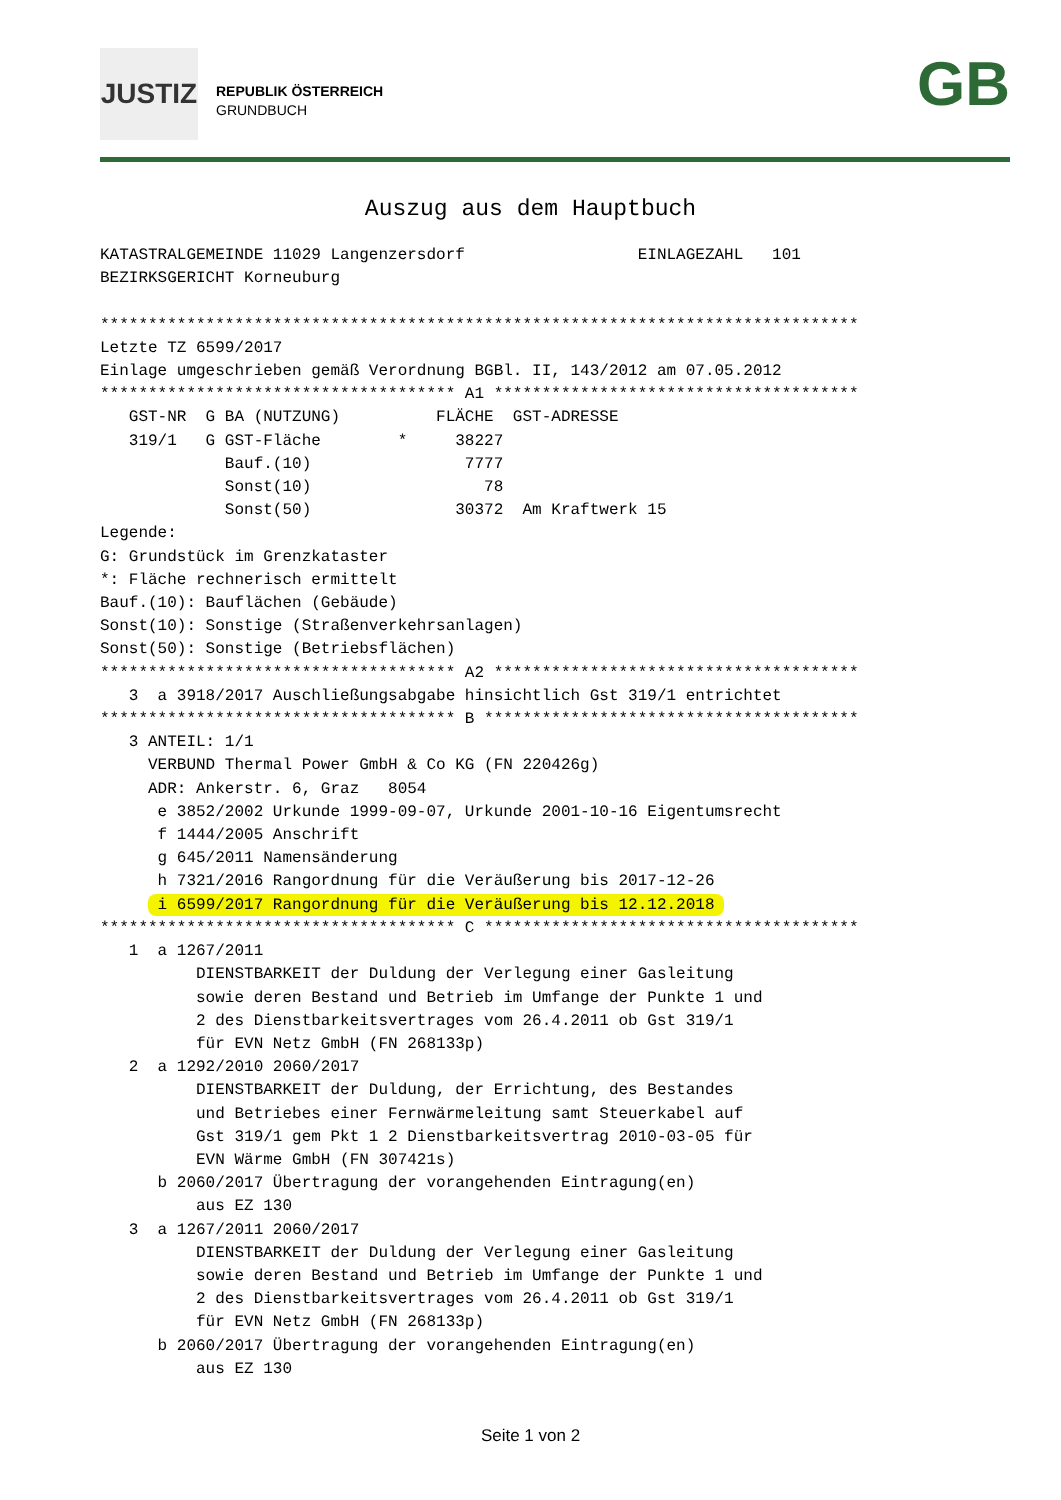JUSTIZ
REPUBLIK ÖSTERREICH
GRUNDBUCH
GB
Auszug aus dem Hauptbuch
KATASTRALGEMEINDE 11029 Langenzersdorf                  EINLAGEZAHL   101
BEZIRKSGERICHT Korneuburg

*******************************************************************************
Letzte TZ 6599/2017
Einlage umgeschrieben gemäß Verordnung BGBl. II, 143/2012 am 07.05.2012
************************************* A1 **************************************
   GST-NR  G BA (NUTZUNG)          FLÄCHE  GST-ADRESSE
   319/1   G GST-Fläche        *     38227
             Bauf.(10)                7777
             Sonst(10)                  78
             Sonst(50)               30372  Am Kraftwerk 15
Legende:
G: Grundstück im Grenzkataster
*: Fläche rechnerisch ermittelt
Bauf.(10): Bauflächen (Gebäude)
Sonst(10): Sonstige (Straßenverkehrsanlagen)
Sonst(50): Sonstige (Betriebsflächen)
************************************* A2 **************************************
   3  a 3918/2017 Auschließungsabgabe hinsichtlich Gst 319/1 entrichtet
************************************* B ***************************************
   3 ANTEIL: 1/1
     VERBUND Thermal Power GmbH & Co KG (FN 220426g)
     ADR: Ankerstr. 6, Graz   8054
      e 3852/2002 Urkunde 1999-09-07, Urkunde 2001-10-16 Eigentumsrecht
      f 1444/2005 Anschrift
      g 645/2011 Namensänderung
      h 7321/2016 Rangordnung für die Veräußerung bis 2017-12-26
      i 6599/2017 Rangordnung für die Veräußerung bis 12.12.2018 
************************************* C ***************************************
   1  a 1267/2011
          DIENSTBARKEIT der Duldung der Verlegung einer Gasleitung
          sowie deren Bestand und Betrieb im Umfange der Punkte 1 und
          2 des Dienstbarkeitsvertrages vom 26.4.2011 ob Gst 319/1
          für EVN Netz GmbH (FN 268133p)
   2  a 1292/2010 2060/2017
          DIENSTBARKEIT der Duldung, der Errichtung, des Bestandes
          und Betriebes einer Fernwärmeleitung samt Steuerkabel auf
          Gst 319/1 gem Pkt 1 2 Dienstbarkeitsvertrag 2010-03-05 für
          EVN Wärme GmbH (FN 307421s)
      b 2060/2017 Übertragung der vorangehenden Eintragung(en)
          aus EZ 130
   3  a 1267/2011 2060/2017
          DIENSTBARKEIT der Duldung der Verlegung einer Gasleitung
          sowie deren Bestand und Betrieb im Umfange der Punkte 1 und
          2 des Dienstbarkeitsvertrages vom 26.4.2011 ob Gst 319/1
          für EVN Netz GmbH (FN 268133p)
      b 2060/2017 Übertragung der vorangehenden Eintragung(en)
          aus EZ 130
Seite 1 von 2